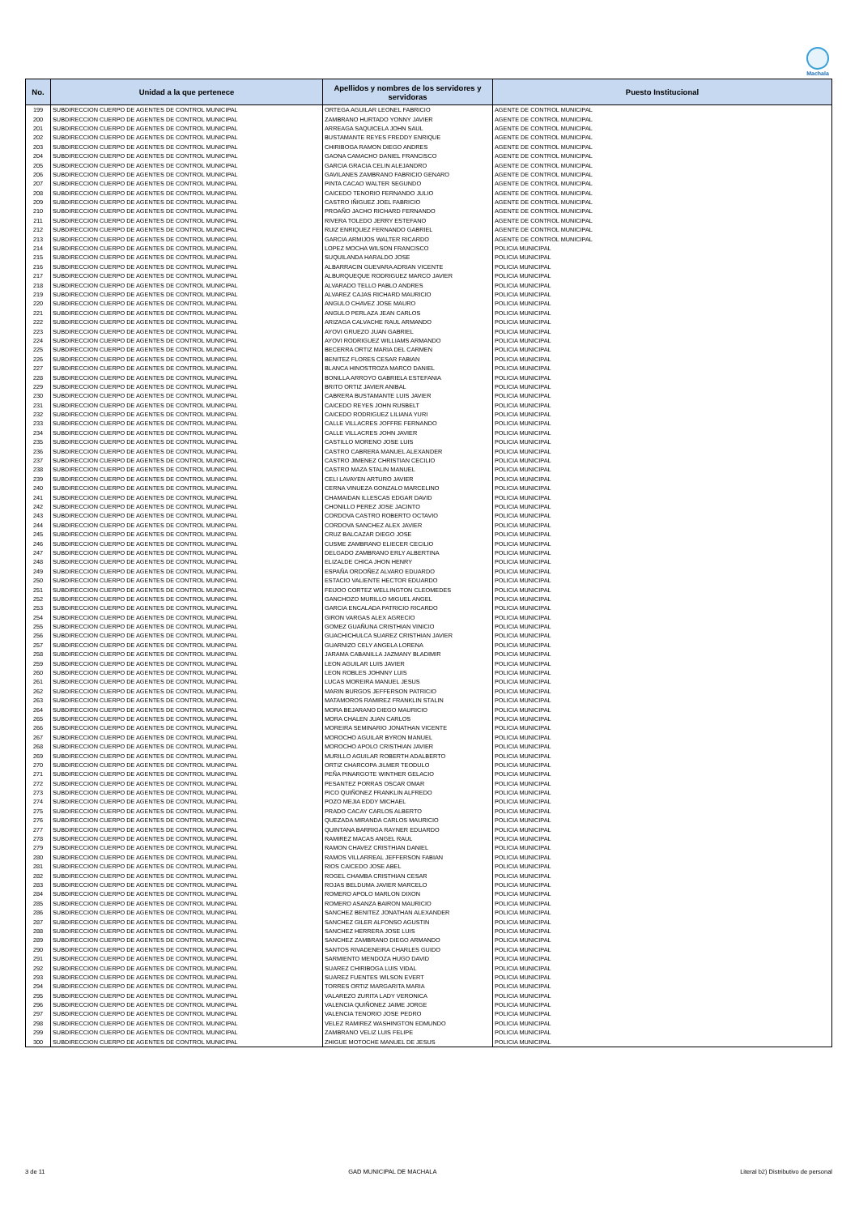Machala
| No. | Unidad a la que pertenece | Apellidos y nombres de los servidores y servidoras | Puesto Institucional |
| --- | --- | --- | --- |
| 199 | SUBDIRECCION CUERPO DE AGENTES DE CONTROL MUNICIPAL | ORTEGA AGUILAR LEONEL FABRICIO | AGENTE DE CONTROL MUNICIPAL |
| 200 | SUBDIRECCION CUERPO DE AGENTES DE CONTROL MUNICIPAL | ZAMBRANO HURTADO YONNY JAVIER | AGENTE DE CONTROL MUNICIPAL |
| 201 | SUBDIRECCION CUERPO DE AGENTES DE CONTROL MUNICIPAL | ARREAGA SAQUICELA JOHN SAUL | AGENTE DE CONTROL MUNICIPAL |
| 202 | SUBDIRECCION CUERPO DE AGENTES DE CONTROL MUNICIPAL | BUSTAMANTE REYES FREDDY ENRIQUE | AGENTE DE CONTROL MUNICIPAL |
| 203 | SUBDIRECCION CUERPO DE AGENTES DE CONTROL MUNICIPAL | CHIRIBOGA RAMON DIEGO ANDRES | AGENTE DE CONTROL MUNICIPAL |
| 204 | SUBDIRECCION CUERPO DE AGENTES DE CONTROL MUNICIPAL | GAONA CAMACHO DANIEL FRANCISCO | AGENTE DE CONTROL MUNICIPAL |
| 205 | SUBDIRECCION CUERPO DE AGENTES DE CONTROL MUNICIPAL | GARCIA GRACIA CELIN ALEJANDRO | AGENTE DE CONTROL MUNICIPAL |
| 206 | SUBDIRECCION CUERPO DE AGENTES DE CONTROL MUNICIPAL | GAVILANES ZAMBRANO FABRICIO GENARO | AGENTE DE CONTROL MUNICIPAL |
| 207 | SUBDIRECCION CUERPO DE AGENTES DE CONTROL MUNICIPAL | PINTA CACAO WALTER SEGUNDO | AGENTE DE CONTROL MUNICIPAL |
| 208 | SUBDIRECCION CUERPO DE AGENTES DE CONTROL MUNICIPAL | CAICEDO TENORIO FERNANDO JULIO | AGENTE DE CONTROL MUNICIPAL |
| 209 | SUBDIRECCION CUERPO DE AGENTES DE CONTROL MUNICIPAL | CASTRO IÑIGUEZ JOEL FABRICIO | AGENTE DE CONTROL MUNICIPAL |
| 210 | SUBDIRECCION CUERPO DE AGENTES DE CONTROL MUNICIPAL | PROAÑO JACHO RICHARD FERNANDO | AGENTE DE CONTROL MUNICIPAL |
| 211 | SUBDIRECCION CUERPO DE AGENTES DE CONTROL MUNICIPAL | RIVERA TOLEDO JERRY ESTEFANO | AGENTE DE CONTROL MUNICIPAL |
| 212 | SUBDIRECCION CUERPO DE AGENTES DE CONTROL MUNICIPAL | RUIZ ENRIQUEZ FERNANDO GABRIEL | AGENTE DE CONTROL MUNICIPAL |
| 213 | SUBDIRECCION CUERPO DE AGENTES DE CONTROL MUNICIPAL | GARCIA ARMIJOS WALTER RICARDO | AGENTE DE CONTROL MUNICIPAL |
| 214 | SUBDIRECCION CUERPO DE AGENTES DE CONTROL MUNICIPAL | LOPEZ MOCHA WILSON FRANCISCO | POLICIA MUNICIPAL |
| 215 | SUBDIRECCION CUERPO DE AGENTES DE CONTROL MUNICIPAL | SUQUILANDA HARALDO JOSE | POLICIA MUNICIPAL |
| 216 | SUBDIRECCION CUERPO DE AGENTES DE CONTROL MUNICIPAL | ALBARRACIN GUEVARA ADRIAN VICENTE | POLICIA MUNICIPAL |
| 217 | SUBDIRECCION CUERPO DE AGENTES DE CONTROL MUNICIPAL | ALBURQUEQUE RODRIGUEZ MARCO JAVIER | POLICIA MUNICIPAL |
| 218 | SUBDIRECCION CUERPO DE AGENTES DE CONTROL MUNICIPAL | ALVARADO TELLO PABLO ANDRES | POLICIA MUNICIPAL |
| 219 | SUBDIRECCION CUERPO DE AGENTES DE CONTROL MUNICIPAL | ALVAREZ CAJAS RICHARD MAURICIO | POLICIA MUNICIPAL |
| 220 | SUBDIRECCION CUERPO DE AGENTES DE CONTROL MUNICIPAL | ANGULO CHAVEZ JOSE MAURO | POLICIA MUNICIPAL |
| 221 | SUBDIRECCION CUERPO DE AGENTES DE CONTROL MUNICIPAL | ANGULO PERLAZA JEAN CARLOS | POLICIA MUNICIPAL |
| 222 | SUBDIRECCION CUERPO DE AGENTES DE CONTROL MUNICIPAL | ARIZAGA CALVACHE RAUL ARMANDO | POLICIA MUNICIPAL |
| 223 | SUBDIRECCION CUERPO DE AGENTES DE CONTROL MUNICIPAL | AYOVI GRUEZO JUAN GABRIEL | POLICIA MUNICIPAL |
| 224 | SUBDIRECCION CUERPO DE AGENTES DE CONTROL MUNICIPAL | AYOVI RODRIGUEZ WILLIAMS ARMANDO | POLICIA MUNICIPAL |
| 225 | SUBDIRECCION CUERPO DE AGENTES DE CONTROL MUNICIPAL | BECERRA ORTIZ MARIA DEL CARMEN | POLICIA MUNICIPAL |
| 226 | SUBDIRECCION CUERPO DE AGENTES DE CONTROL MUNICIPAL | BENITEZ FLORES CESAR FABIAN | POLICIA MUNICIPAL |
| 227 | SUBDIRECCION CUERPO DE AGENTES DE CONTROL MUNICIPAL | BLANCA HINOSTROZA MARCO DANIEL | POLICIA MUNICIPAL |
| 228 | SUBDIRECCION CUERPO DE AGENTES DE CONTROL MUNICIPAL | BONILLA ARROYO GABRIELA ESTEFANIA | POLICIA MUNICIPAL |
| 229 | SUBDIRECCION CUERPO DE AGENTES DE CONTROL MUNICIPAL | BRITO ORTIZ JAVIER ANIBAL | POLICIA MUNICIPAL |
| 230 | SUBDIRECCION CUERPO DE AGENTES DE CONTROL MUNICIPAL | CABRERA BUSTAMANTE LUIS JAVIER | POLICIA MUNICIPAL |
| 231 | SUBDIRECCION CUERPO DE AGENTES DE CONTROL MUNICIPAL | CAICEDO REYES JOHN RUSBELT | POLICIA MUNICIPAL |
| 232 | SUBDIRECCION CUERPO DE AGENTES DE CONTROL MUNICIPAL | CAICEDO RODRIGUEZ LILIANA YURI | POLICIA MUNICIPAL |
| 233 | SUBDIRECCION CUERPO DE AGENTES DE CONTROL MUNICIPAL | CALLE VILLACRES JOFFRE FERNANDO | POLICIA MUNICIPAL |
| 234 | SUBDIRECCION CUERPO DE AGENTES DE CONTROL MUNICIPAL | CALLE VILLACRES JOHN JAVIER | POLICIA MUNICIPAL |
| 235 | SUBDIRECCION CUERPO DE AGENTES DE CONTROL MUNICIPAL | CASTILLO MORENO JOSE LUIS | POLICIA MUNICIPAL |
| 236 | SUBDIRECCION CUERPO DE AGENTES DE CONTROL MUNICIPAL | CASTRO CABRERA MANUEL ALEXANDER | POLICIA MUNICIPAL |
| 237 | SUBDIRECCION CUERPO DE AGENTES DE CONTROL MUNICIPAL | CASTRO JIMENEZ CHRISTIAN CECILIO | POLICIA MUNICIPAL |
| 238 | SUBDIRECCION CUERPO DE AGENTES DE CONTROL MUNICIPAL | CASTRO MAZA STALIN MANUEL | POLICIA MUNICIPAL |
| 239 | SUBDIRECCION CUERPO DE AGENTES DE CONTROL MUNICIPAL | CELI LAVAYEN ARTURO JAVIER | POLICIA MUNICIPAL |
| 240 | SUBDIRECCION CUERPO DE AGENTES DE CONTROL MUNICIPAL | CERNA VINUEZA GONZALO MARCELINO | POLICIA MUNICIPAL |
| 241 | SUBDIRECCION CUERPO DE AGENTES DE CONTROL MUNICIPAL | CHAMAIDAN ILLESCAS EDGAR DAVID | POLICIA MUNICIPAL |
| 242 | SUBDIRECCION CUERPO DE AGENTES DE CONTROL MUNICIPAL | CHONILLO PEREZ JOSE JACINTO | POLICIA MUNICIPAL |
| 243 | SUBDIRECCION CUERPO DE AGENTES DE CONTROL MUNICIPAL | CORDOVA CASTRO ROBERTO OCTAVIO | POLICIA MUNICIPAL |
| 244 | SUBDIRECCION CUERPO DE AGENTES DE CONTROL MUNICIPAL | CORDOVA SANCHEZ ALEX JAVIER | POLICIA MUNICIPAL |
| 245 | SUBDIRECCION CUERPO DE AGENTES DE CONTROL MUNICIPAL | CRUZ BALCAZAR DIEGO JOSE | POLICIA MUNICIPAL |
| 246 | SUBDIRECCION CUERPO DE AGENTES DE CONTROL MUNICIPAL | CUSME ZAMBRANO ELIECER CECILIO | POLICIA MUNICIPAL |
| 247 | SUBDIRECCION CUERPO DE AGENTES DE CONTROL MUNICIPAL | DELGADO ZAMBRANO ERLY ALBERTINA | POLICIA MUNICIPAL |
| 248 | SUBDIRECCION CUERPO DE AGENTES DE CONTROL MUNICIPAL | ELIZALDE CHICA JHON HENRY | POLICIA MUNICIPAL |
| 249 | SUBDIRECCION CUERPO DE AGENTES DE CONTROL MUNICIPAL | ESPAÑA ORDOÑEZ ALVARO EDUARDO | POLICIA MUNICIPAL |
| 250 | SUBDIRECCION CUERPO DE AGENTES DE CONTROL MUNICIPAL | ESTACIO VALIENTE HECTOR EDUARDO | POLICIA MUNICIPAL |
| 251 | SUBDIRECCION CUERPO DE AGENTES DE CONTROL MUNICIPAL | FEIJOO CORTEZ WELLINGTON CLEOMEDES | POLICIA MUNICIPAL |
| 252 | SUBDIRECCION CUERPO DE AGENTES DE CONTROL MUNICIPAL | GANCHOZO MURILLO MIGUEL ANGEL | POLICIA MUNICIPAL |
| 253 | SUBDIRECCION CUERPO DE AGENTES DE CONTROL MUNICIPAL | GARCIA ENCALADA PATRICIO RICARDO | POLICIA MUNICIPAL |
| 254 | SUBDIRECCION CUERPO DE AGENTES DE CONTROL MUNICIPAL | GIRON VARGAS ALEX AGRECIO | POLICIA MUNICIPAL |
| 255 | SUBDIRECCION CUERPO DE AGENTES DE CONTROL MUNICIPAL | GOMEZ GUAÑUNA CRISTHIAN VINICIO | POLICIA MUNICIPAL |
| 256 | SUBDIRECCION CUERPO DE AGENTES DE CONTROL MUNICIPAL | GUACHICHULCA SUAREZ CRISTHIAN JAVIER | POLICIA MUNICIPAL |
| 257 | SUBDIRECCION CUERPO DE AGENTES DE CONTROL MUNICIPAL | GUARNIZO CELY ANGELA LORENA | POLICIA MUNICIPAL |
| 258 | SUBDIRECCION CUERPO DE AGENTES DE CONTROL MUNICIPAL | JARAMA CABANILLA JAZMANY BLADIMIR | POLICIA MUNICIPAL |
| 259 | SUBDIRECCION CUERPO DE AGENTES DE CONTROL MUNICIPAL | LEON AGUILAR LUIS JAVIER | POLICIA MUNICIPAL |
| 260 | SUBDIRECCION CUERPO DE AGENTES DE CONTROL MUNICIPAL | LEON ROBLES JOHNNY LUIS | POLICIA MUNICIPAL |
| 261 | SUBDIRECCION CUERPO DE AGENTES DE CONTROL MUNICIPAL | LUCAS MOREIRA MANUEL JESUS | POLICIA MUNICIPAL |
| 262 | SUBDIRECCION CUERPO DE AGENTES DE CONTROL MUNICIPAL | MARIN BURGOS JEFFERSON PATRICIO | POLICIA MUNICIPAL |
| 263 | SUBDIRECCION CUERPO DE AGENTES DE CONTROL MUNICIPAL | MATAMOROS RAMIREZ FRANKLIN STALIN | POLICIA MUNICIPAL |
| 264 | SUBDIRECCION CUERPO DE AGENTES DE CONTROL MUNICIPAL | MORA BEJARANO DIEGO MAURICIO | POLICIA MUNICIPAL |
| 265 | SUBDIRECCION CUERPO DE AGENTES DE CONTROL MUNICIPAL | MORA CHALEN JUAN CARLOS | POLICIA MUNICIPAL |
| 266 | SUBDIRECCION CUERPO DE AGENTES DE CONTROL MUNICIPAL | MOREIRA SEMINARIO JONATHAN VICENTE | POLICIA MUNICIPAL |
| 267 | SUBDIRECCION CUERPO DE AGENTES DE CONTROL MUNICIPAL | MOROCHO AGUILAR BYRON MANUEL | POLICIA MUNICIPAL |
| 268 | SUBDIRECCION CUERPO DE AGENTES DE CONTROL MUNICIPAL | MOROCHO APOLO CRISTHIAN JAVIER | POLICIA MUNICIPAL |
| 269 | SUBDIRECCION CUERPO DE AGENTES DE CONTROL MUNICIPAL | MURILLO AGUILAR ROBERTH ADALBERTO | POLICIA MUNICIPAL |
| 270 | SUBDIRECCION CUERPO DE AGENTES DE CONTROL MUNICIPAL | ORTIZ CHARCOPA JILMER TEODULO | POLICIA MUNICIPAL |
| 271 | SUBDIRECCION CUERPO DE AGENTES DE CONTROL MUNICIPAL | PEÑA PINARGOTE WINTHER GELACIO | POLICIA MUNICIPAL |
| 272 | SUBDIRECCION CUERPO DE AGENTES DE CONTROL MUNICIPAL | PESANTEZ PORRAS OSCAR OMAR | POLICIA MUNICIPAL |
| 273 | SUBDIRECCION CUERPO DE AGENTES DE CONTROL MUNICIPAL | PICO QUIÑONEZ FRANKLIN ALFREDO | POLICIA MUNICIPAL |
| 274 | SUBDIRECCION CUERPO DE AGENTES DE CONTROL MUNICIPAL | POZO MEJIA EDDY MICHAEL | POLICIA MUNICIPAL |
| 275 | SUBDIRECCION CUERPO DE AGENTES DE CONTROL MUNICIPAL | PRADO CACAY CARLOS ALBERTO | POLICIA MUNICIPAL |
| 276 | SUBDIRECCION CUERPO DE AGENTES DE CONTROL MUNICIPAL | QUEZADA MIRANDA CARLOS MAURICIO | POLICIA MUNICIPAL |
| 277 | SUBDIRECCION CUERPO DE AGENTES DE CONTROL MUNICIPAL | QUINTANA BARRIGA RAYNER EDUARDO | POLICIA MUNICIPAL |
| 278 | SUBDIRECCION CUERPO DE AGENTES DE CONTROL MUNICIPAL | RAMIREZ MACAS ANGEL RAUL | POLICIA MUNICIPAL |
| 279 | SUBDIRECCION CUERPO DE AGENTES DE CONTROL MUNICIPAL | RAMON CHAVEZ CRISTHIAN DANIEL | POLICIA MUNICIPAL |
| 280 | SUBDIRECCION CUERPO DE AGENTES DE CONTROL MUNICIPAL | RAMOS VILLARREAL JEFFERSON FABIAN | POLICIA MUNICIPAL |
| 281 | SUBDIRECCION CUERPO DE AGENTES DE CONTROL MUNICIPAL | RIOS CAICEDO JOSE ABEL | POLICIA MUNICIPAL |
| 282 | SUBDIRECCION CUERPO DE AGENTES DE CONTROL MUNICIPAL | ROGEL CHAMBA CRISTHIAN CESAR | POLICIA MUNICIPAL |
| 283 | SUBDIRECCION CUERPO DE AGENTES DE CONTROL MUNICIPAL | ROJAS BELDUMA JAVIER MARCELO | POLICIA MUNICIPAL |
| 284 | SUBDIRECCION CUERPO DE AGENTES DE CONTROL MUNICIPAL | ROMERO APOLO MARLON DIXON | POLICIA MUNICIPAL |
| 285 | SUBDIRECCION CUERPO DE AGENTES DE CONTROL MUNICIPAL | ROMERO ASANZA BAIRON MAURICIO | POLICIA MUNICIPAL |
| 286 | SUBDIRECCION CUERPO DE AGENTES DE CONTROL MUNICIPAL | SANCHEZ BENITEZ JONATHAN ALEXANDER | POLICIA MUNICIPAL |
| 287 | SUBDIRECCION CUERPO DE AGENTES DE CONTROL MUNICIPAL | SANCHEZ GILER ALFONSO AGUSTIN | POLICIA MUNICIPAL |
| 288 | SUBDIRECCION CUERPO DE AGENTES DE CONTROL MUNICIPAL | SANCHEZ HERRERA JOSE LUIS | POLICIA MUNICIPAL |
| 289 | SUBDIRECCION CUERPO DE AGENTES DE CONTROL MUNICIPAL | SANCHEZ ZAMBRANO DIEGO ARMANDO | POLICIA MUNICIPAL |
| 290 | SUBDIRECCION CUERPO DE AGENTES DE CONTROL MUNICIPAL | SANTOS RIVADENEIRA CHARLES GUIDO | POLICIA MUNICIPAL |
| 291 | SUBDIRECCION CUERPO DE AGENTES DE CONTROL MUNICIPAL | SARMIENTO MENDOZA HUGO DAVID | POLICIA MUNICIPAL |
| 292 | SUBDIRECCION CUERPO DE AGENTES DE CONTROL MUNICIPAL | SUAREZ CHIRIBOGA LUIS VIDAL | POLICIA MUNICIPAL |
| 293 | SUBDIRECCION CUERPO DE AGENTES DE CONTROL MUNICIPAL | SUAREZ FUENTES WILSON EVERT | POLICIA MUNICIPAL |
| 294 | SUBDIRECCION CUERPO DE AGENTES DE CONTROL MUNICIPAL | TORRES ORTIZ MARGARITA MARIA | POLICIA MUNICIPAL |
| 295 | SUBDIRECCION CUERPO DE AGENTES DE CONTROL MUNICIPAL | VALAREZO ZURITA LADY VERONICA | POLICIA MUNICIPAL |
| 296 | SUBDIRECCION CUERPO DE AGENTES DE CONTROL MUNICIPAL | VALENCIA QUIÑONEZ JAIME JORGE | POLICIA MUNICIPAL |
| 297 | SUBDIRECCION CUERPO DE AGENTES DE CONTROL MUNICIPAL | VALENCIA TENORIO JOSE PEDRO | POLICIA MUNICIPAL |
| 298 | SUBDIRECCION CUERPO DE AGENTES DE CONTROL MUNICIPAL | VELEZ RAMIREZ WASHINGTON EDMUNDO | POLICIA MUNICIPAL |
| 299 | SUBDIRECCION CUERPO DE AGENTES DE CONTROL MUNICIPAL | ZAMBRANO VELIZ LUIS FELIPE | POLICIA MUNICIPAL |
| 300 | SUBDIRECCION CUERPO DE AGENTES DE CONTROL MUNICIPAL | ZHIGUE MOTOCHE MANUEL DE JESUS | POLICIA MUNICIPAL |
3 de 11 GAD MUNICIPAL DE MACHALA Literal b2) Distributivo de personal